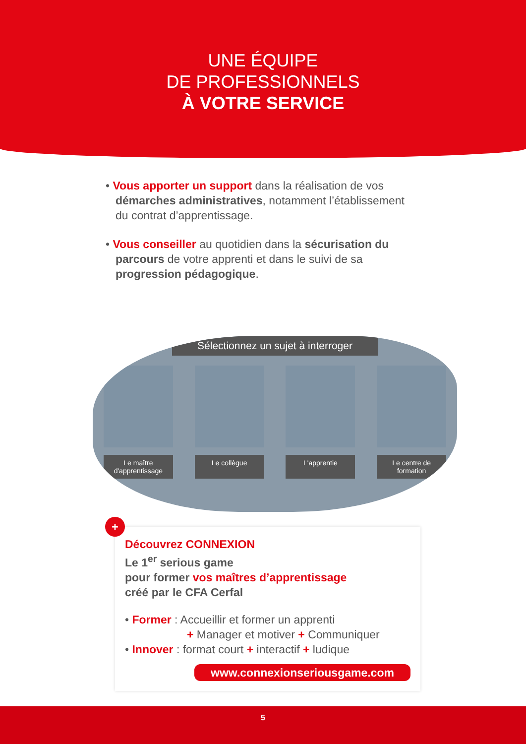UNE ÉQUIPE
DE PROFESSIONNELS
À VOTRE SERVICE
• Vous apporter un support dans la réalisation de vos démarches administratives, notamment l’établissement du contrat d’apprentissage.
• Vous conseiller au quotidien dans la sécurisation du parcours de votre apprenti et dans le suivi de sa progression pédagogique.
Sélectionnez un sujet à interroger
Le maître d'apprentissage
Le collègue L'apprentie Le centre de formation
+
Découvrez CONNEXION
Le 1<sup>er</sup> serious game
pour former vos maîtres d’apprentissage
créé par le CFA Cerfal
• Former : Accueillir et former un apprenti
+ Manager et motiver + Communiquer
• Innover : format court + interactif + ludique
www.connexionseriousgame.com
5